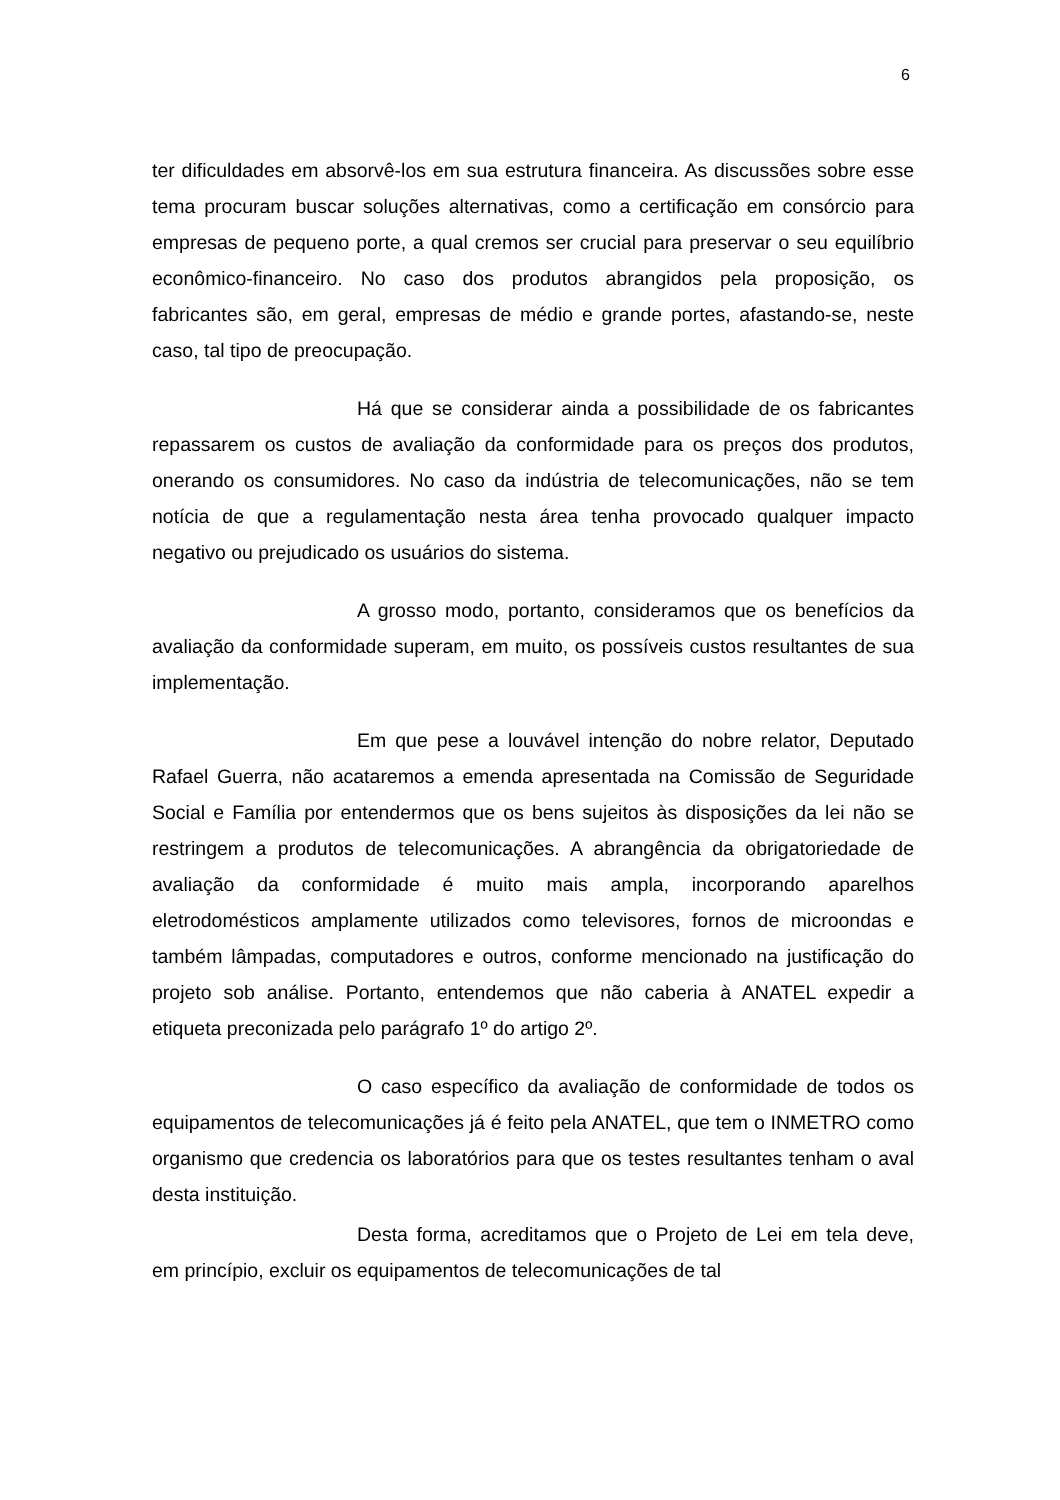6
ter dificuldades em absorvê-los em sua estrutura financeira. As discussões sobre esse tema procuram buscar soluções alternativas, como a certificação em consórcio para empresas de pequeno porte, a qual cremos ser crucial para preservar o seu equilíbrio econômico-financeiro. No caso dos produtos abrangidos pela proposição, os fabricantes são, em geral, empresas de médio e grande portes, afastando-se, neste caso, tal tipo de preocupação.
Há que se considerar ainda a possibilidade de os fabricantes repassarem os custos de avaliação da conformidade para os preços dos produtos, onerando os consumidores. No caso da indústria de telecomunicações, não se tem notícia de que a regulamentação nesta área tenha provocado qualquer impacto negativo ou prejudicado os usuários do sistema.
A grosso modo, portanto, consideramos que os benefícios da avaliação da conformidade superam, em muito, os possíveis custos resultantes de sua implementação.
Em que pese a louvável intenção do nobre relator, Deputado Rafael Guerra, não acataremos a emenda apresentada na Comissão de Seguridade Social e Família por entendermos que os bens sujeitos às disposições da lei não se restringem a produtos de telecomunicações. A abrangência da obrigatoriedade de avaliação da conformidade é muito mais ampla, incorporando aparelhos eletrodomésticos amplamente utilizados como televisores, fornos de microondas e também lâmpadas, computadores e outros, conforme mencionado na justificação do projeto sob análise. Portanto, entendemos que não caberia à ANATEL expedir a etiqueta preconizada pelo parágrafo 1º do artigo 2º.
O caso específico da avaliação de conformidade de todos os equipamentos de telecomunicações já é feito pela ANATEL, que tem o INMETRO como organismo que credencia os laboratórios para que os testes resultantes tenham o aval desta instituição.
Desta forma, acreditamos que o Projeto de Lei em tela deve, em princípio, excluir os equipamentos de telecomunicações de tal